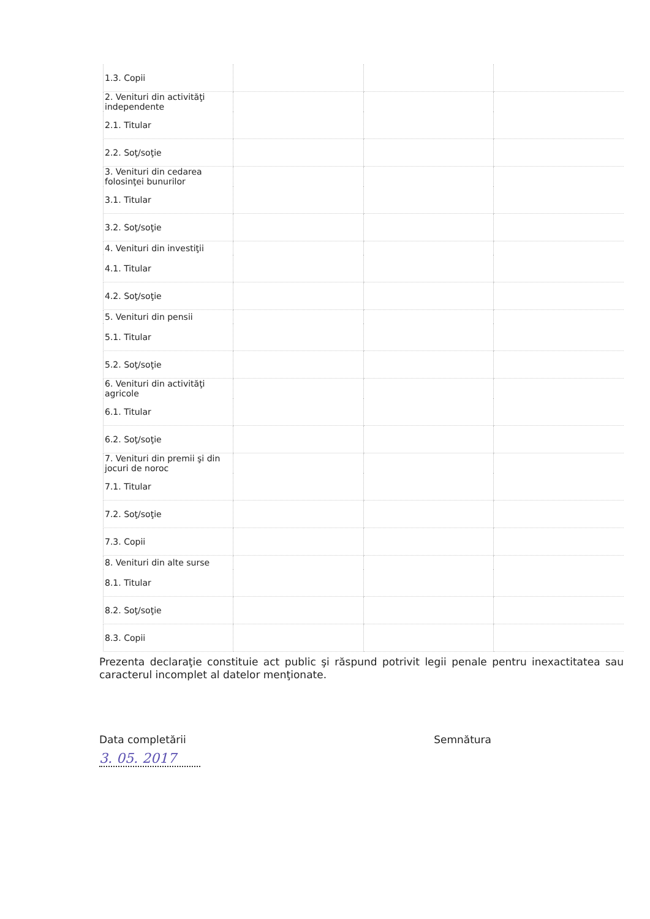| 1.3. Copii | | | |
| 2. Venituri din activităţi independente | | | |
| 2.1. Titular | | | |
| 2.2. Soţ/soţie | | | |
| 3. Venituri din cedarea folosinţei bunurilor | | | |
| 3.1. Titular | | | |
| 3.2. Soţ/soţie | | | |
| 4. Venituri din investiţii | | | |
| 4.1. Titular | | | |
| 4.2. Soţ/soţie | | | |
| 5. Venituri din pensii | | | |
| 5.1. Titular | | | |
| 5.2. Soţ/soţie | | | |
| 6. Venituri din activităţi agricole | | | |
| 6.1. Titular | | | |
| 6.2. Soţ/soţie | | | |
| 7. Venituri din premii şi din jocuri de noroc | | | |
| 7.1. Titular | | | |
| 7.2. Soţ/soţie | | | |
| 7.3. Copii | | | |
| 8. Venituri din alte surse | | | |
| 8.1. Titular | | | |
| 8.2. Soţ/soţie | | | |
| 8.3. Copii | | | |
Prezenta declaraţie constituie act public şi răspund potrivit legii penale pentru inexactitatea sau caracterul incomplet al datelor menţionate.
Data completării Semnătura
3. 05. 2017